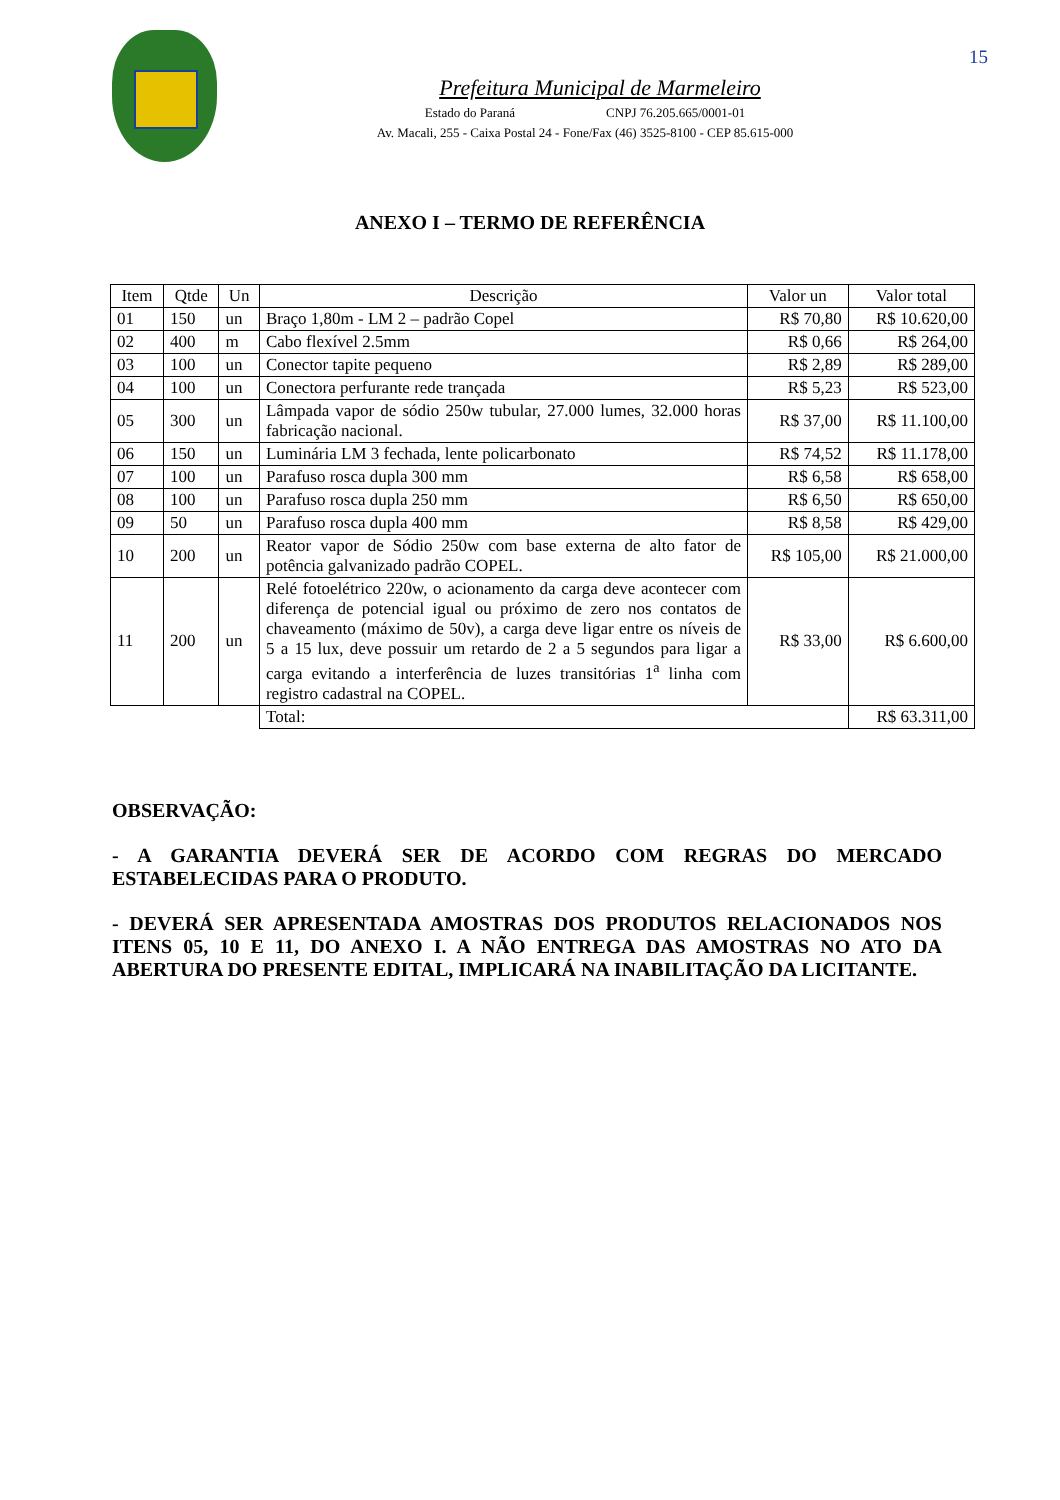15
Prefeitura Municipal de Marmeleiro
Estado do Paraná CNPJ 76.205.665/0001-01
Av. Macali, 255 - Caixa Postal 24 - Fone/Fax (46) 3525-8100 - CEP 85.615-000
ANEXO I – TERMO DE REFERÊNCIA
| Item | Qtde | Un | Descrição | Valor un | Valor total |
| --- | --- | --- | --- | --- | --- |
| 01 | 150 | un | Braço 1,80m - LM 2 – padrão Copel | R$ 70,80 | R$ 10.620,00 |
| 02 | 400 | m | Cabo flexível 2.5mm | R$ 0,66 | R$ 264,00 |
| 03 | 100 | un | Conector tapite pequeno | R$ 2,89 | R$ 289,00 |
| 04 | 100 | un | Conectora perfurante rede trançada | R$ 5,23 | R$ 523,00 |
| 05 | 300 | un | Lâmpada vapor de sódio 250w tubular, 27.000 lumes, 32.000 horas fabricação nacional. | R$ 37,00 | R$ 11.100,00 |
| 06 | 150 | un | Luminária LM 3 fechada, lente policarbonato | R$ 74,52 | R$ 11.178,00 |
| 07 | 100 | un | Parafuso rosca dupla 300 mm | R$ 6,58 | R$ 658,00 |
| 08 | 100 | un | Parafuso rosca dupla 250 mm | R$ 6,50 | R$ 650,00 |
| 09 | 50 | un | Parafuso rosca dupla 400 mm | R$ 8,58 | R$ 429,00 |
| 10 | 200 | un | Reator vapor de Sódio 250w com base externa de alto fator de potência galvanizado padrão COPEL. | R$ 105,00 | R$ 21.000,00 |
| 11 | 200 | un | Relé fotoelétrico 220w, o acionamento da carga deve acontecer com diferença de potencial igual ou próximo de zero nos contatos de chaveamento (máximo de 50v), a carga deve ligar entre os níveis de 5 a 15 lux, deve possuir um retardo de 2 a 5 segundos para ligar a carga evitando a interferência de luzes transitórias 1<sup>a</sup> linha com registro cadastral na COPEL. | R$ 33,00 | R$ 6.600,00 |
| | | | Total: | | R$ 63.311,00 |
OBSERVAÇÃO:
- A GARANTIA DEVERÁ SER DE ACORDO COM REGRAS DO MERCADO ESTABELECIDAS PARA O PRODUTO.
- DEVERÁ SER APRESENTADA AMOSTRAS DOS PRODUTOS RELACIONADOS NOS ITENS 05, 10 E 11, DO ANEXO I. A NÃO ENTREGA DAS AMOSTRAS NO ATO DA ABERTURA DO PRESENTE EDITAL, IMPLICARÁ NA INABILITAÇÃO DA LICITANTE.